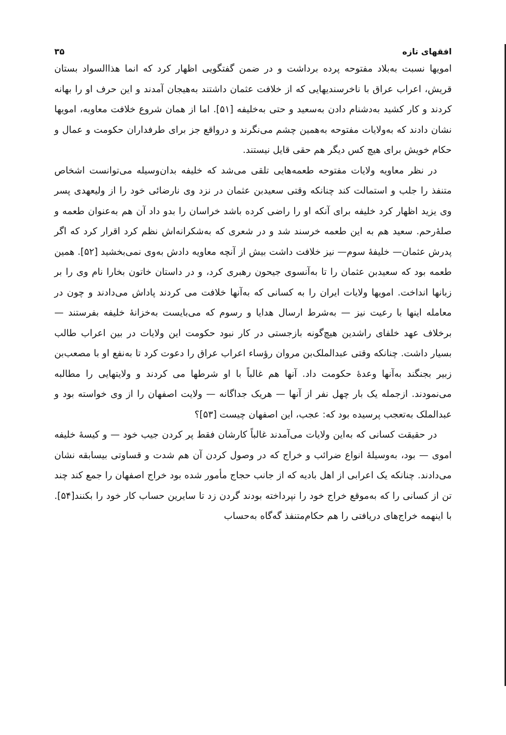افقهای تازه ۳۵
امویها نسبت به‌بلاد مفتوحه پرده برداشت و در ضمن گفتگویی اظهار کرد که انما هذاالسواد بستان قریش، اعراب عراق با ناخرسندیهایی که از خلافت عثمان داشتند به‌هیجان آمدند و این حرف او را بهانه کردند و کار کشید به‌دشنام دادن به‌سعید و حتی به‌خلیفه [۵۱]. اما از همان شروع خلافت معاویه، امویها نشان دادند که به‌ولایات مفتوحه به‌همین چشم می‌نگرند و درواقع جز برای طرفداران حکومت و عمال و حکام خویش برای هیچ کس دیگر هم حقی قایل نیستند.
در نظر معاویه ولایات مفتوحه طعمه‌هایی تلقی می‌شد که خلیفه بدان‌وسیله می‌توانست اشخاص متنفذ را جلب و استمالت کند چنانکه وقتی سعیدبن عثمان در نزد وی نارضائی خود را از ولیعهدی پسر وی یزید اظهار کرد خلیفه برای آنکه او را راضی کرده باشد خراسان را بدو داد آن هم به‌عنوان طعمه و صلهٔ‌رحم. سعید هم به این طعمه خرسند شد و در شعری که به‌شکرانه‌اش نظم کرد اقرار کرد که اگر پدرش عثمان— خلیفهٔ سوم— نیز خلافت داشت بیش از آنچه معاویه دادش به‌وی نمی‌بخشید [۵۲]. همین طعمه بود که سعیدبن عثمان را تا به‌آنسوی جیحون رهبری کرد، و در داستان خاتون بخارا نام وی را بر زبانها انداخت. امویها ولایات ایران را به کسانی که به‌آنها خلافت می کردند پاداش می‌دادند و چون در معامله اینها با رعیت نیز — به‌شرط ارسال هدایا و رسوم که می‌بایست به‌خزانهٔ خلیفه بفرستند — برخلاف عهد خلفای راشدین هیچ‌گونه بازجستی در کار نبود حکومت این ولایات در بین اعراب طالب بسیار داشت. چنانکه وقتی عبدالملک‌بن مروان رؤساء اعراب عراق را دعوت کرد تا به‌نفع او با مصعب‌بن زبیر بجنگند به‌آنها وعدهٔ حکومت داد. آنها هم غالباً با او شرطها می کردند و ولایتهایی را مطالبه می‌نمودند. ازجمله یک بار چهل نفر از آنها — هریک جداگانه — ولایت اصفهان را از وی خواسته بود و عبدالملک به‌تعجب پرسیده بود که: عجب، این اصفهان چیست [۵۳]؟
در حقیقت کسانی که به‌این ولایات می‌آمدند غالباً کارشان فقط پر کردن جیب خود — و کیسهٔ خلیفه اموی — بود، به‌وسیلهٔ انواع ضرائب و خراج که در وصول کردن آن هم شدت و قساوتی بیسابقه نشان می‌دادند. چنانکه یک اعرابی از اهل بادیه که از جانب حجاج مأمور شده بود خراج اصفهان را جمع کند چند تن از کسانی را که به‌موقع خراج خود را نپرداخته بودند گردن زد تا سایرین حساب کار خود را بکنند[۵۴]. با اینهمه خراج‌های دریافتی را هم حکام‌متنفذ گه‌گاه به‌حساب